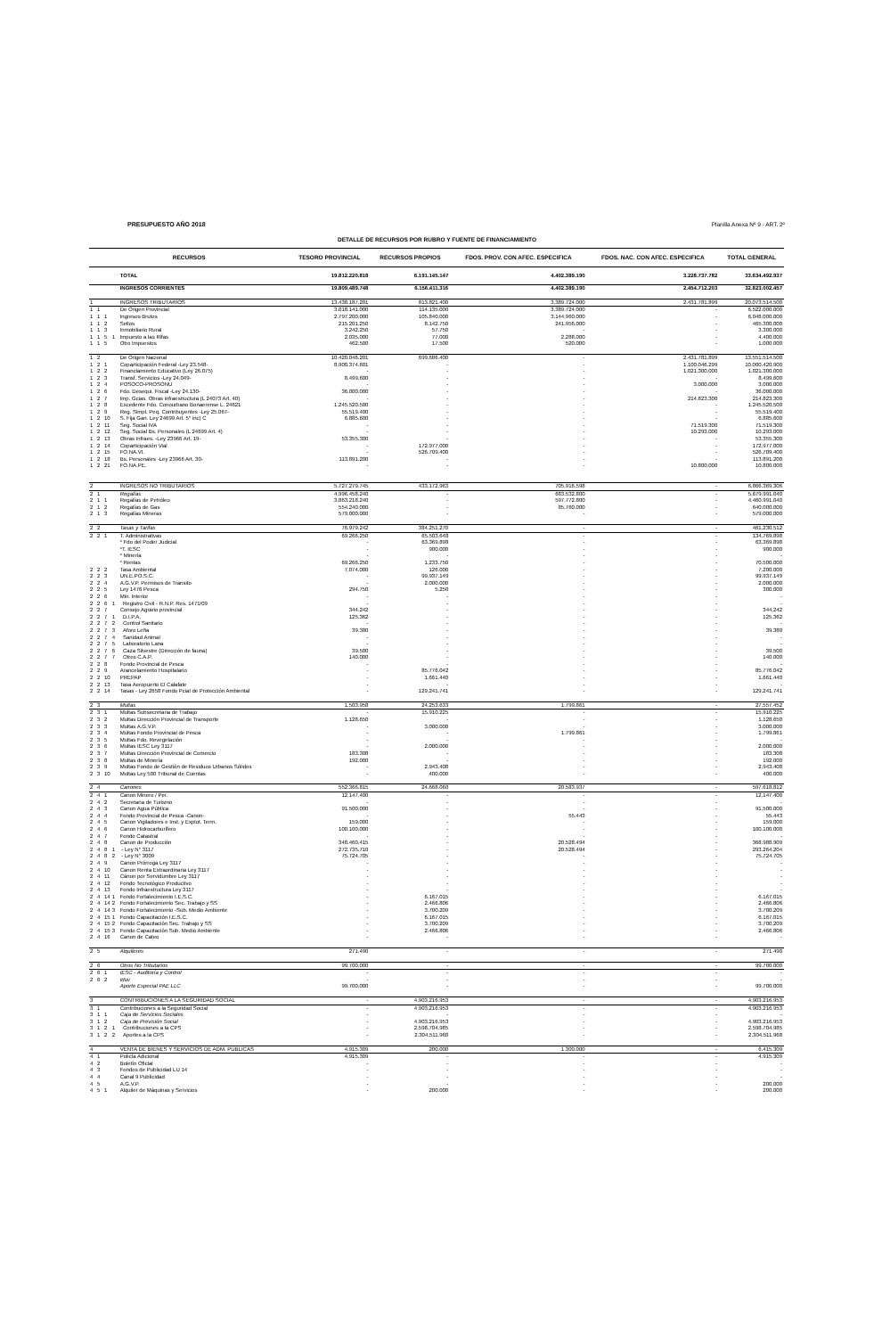PRESUPUESTO AÑO 2018 Planilla Anexa Nº 9 - ART. 2º
DETALLE DE RECURSOS POR RUBRO Y FUENTE DE FINANCIAMIENTO
| RECURSOS | | | | | TESORO PROVINCIAL | RECURSOS PROPIOS | FDOS. PROV. CON AFEC. ESPECIFICA | FDOS. NAC. CON AFEC. ESPECIFICA | TOTAL GENERAL |
| --- | --- | --- | --- | --- | --- | --- | --- | --- | --- |
| | | | | TOTAL | 19.812.220.818 | 6.191.145.147 | 4.402.389.190 | 3.228.737.782 | 33.634.492.937 |
| | | | | INGRESOS CORRIENTES | 19.809.489.748 | 6.156.411.316 | 4.402.389.190 | 2.454.712.203 | 32.823.002.457 |
| 1 | | | | INGRESOS TRIBUTARIOS | 13.438.187.201 | 813.821.400 | 3.389.724.000 | 2.431.781.899 | 20.073.514.500 |
| 1 | 1 | | | De Origen Provincial | 3.018.141.000 | 114.135.000 | 3.389.724.000 | - | 6.522.000.000 |
| 1 | 1 | 1 | | Ingresos Brutos | 2.797.200.000 | 105.840.000 | 3.144.960.000 | - | 6.048.000.000 |
| 1 | 1 | 2 | | Sellos | 215.201.250 | 8.142.750 | 241.956.000 | - | 465.300.000 |
| 1 | 1 | 3 | | Inmobiliario Rural | 3.242.250 | 57.750 | - | - | 3.300.000 |
| 1 | 1 | 5 | 1 | Impuesto a las Rifas | 2.035.000 | 77.000 | 2.288.000 | - | 4.400.000 |
| 1 | 1 | 5 | | Otro Impuestos | 462.500 | 17.500 | 520.000 | - | 1.000.000 |
| 1 | 2 | | | De Origen Nacional | 10.420.046.201 | 699.686.400 | - | 2.431.781.899 | 13.551.514.500 |
| 1 | 2 | 1 | | Coparticipación Federal -Ley 23.548- | 8.900.374.601 | - | - | 1.100.046.299 | 10.000.420.900 |
| 1 | 2 | 2 | | Financiamiento Educativo (Ley 26.075) | - | - | - | 1.021.300.000 | 1.021.300.000 |
| 1 | 2 | 3 | | Transf. Servicios -Ley 24.049- | 8.499.600 | - | - | - | 8.499.600 |
| 1 | 2 | 4 | | POSOCO-PROSONU | - | - | - | 3.000.000 | 3.000.000 |
| 1 | 2 | 6 | | Fdo. Desequi. Fiscal -Ley 24.130- | 36.000.000 | - | - | - | 36.000.000 |
| 1 | 2 | 7 | | Imp. Gcias. Obras infraestructura (L 24073 Art. 40) | - | - | - | 214.823.300 | 214.823.300 |
| 1 | 2 | 8 | | Excedente Fdo. Conourbano Bonaerense L. 24621 | 1.245.520.500 | - | - | - | 1.245.520.500 |
| 1 | 2 | 9 | | Reg. Simpl. Peq. Contribuyentes -Ley 25.067- | 55.519.400 | - | - | - | 55.519.400 |
| 1 | 2 | 10 | | S. Fija Gan. Ley 24699 Art. 5° inc) C | 6.885.600 | - | - | - | 6.885.600 |
| 1 | 2 | 11 | | Seg. Social IVA | - | - | - | 71.519.300 | 71.519.300 |
| 1 | 2 | 12 | | Seg. Social Bs. Personales (L 24699 Art. 4) | - | - | - | 10.293.000 | 10.293.000 |
| 1 | 2 | 13 | | Obras Infraes. -Ley 23966 Art. 19- | 53.355.300 | - | - | - | 53.355.300 |
| 1 | 2 | 14 | | Coparticipación Vial | - | 172.977.000 | - | - | 172.977.000 |
| 1 | 2 | 15 | | FO.NA.VI. | - | 526.709.400 | - | - | 526.709.400 |
| 1 | 2 | 18 | | Bs. Personales -Ley 23966 Art. 30- | 113.891.200 | - | - | - | 113.891.200 |
| 1 | 2 | 21 | | FO.NA.PE. | - | - | - | 10.800.000 | 10.800.000 |
| 2 | | | | INGRESOS NO TRIBUTARIOS | 5.727.279.745 | 433.172.963 | 705.916.598 | - | 6.866.369.306 |
| 2 | 1 | | | Regalías | 4.996.458.240 | - | 683.532.800 | - | 5.679.991.040 |
| 2 | 1 | 1 | | Regalías de Petróleo | 3.863.218.240 | - | 597.772.800 | - | 4.460.991.040 |
| 2 | 1 | 2 | | Regalías de Gas | 554.240.000 | - | 85.760.000 | - | 640.000.000 |
| 2 | 1 | 3 | | Regalías Mineras | 579.000.000 | - | - | - | 579.000.000 |
| 2 | 2 | | | Tasas y Tarifas | 76.979.242 | 384.251.270 | - | - | 461.230.512 |
| 2 | 2 | 1 | | T. Administrativas | 69.266.250 | 65.503.648 | - | - | 134.769.898 |
| | | | | * Fdo del Poder Judicial | - | 63.369.898 | - | - | 63.369.898 |
| | | | | *T. IESC | - | 900.000 | - | - | 900.000 |
| | | | | * Minería | - | - | - | - | - |
| | | | | * Rentas | 69.266.250 | 1.233.750 | - | - | 70.500.000 |
| 2 | 2 | 2 | | Tasa Ambiental | 7.074.000 | 126.000 | - | - | 7.200.000 |
| 2 | 2 | 3 | | UN.E.PO.S.C. | - | 99.937.149 | - | - | 99.937.149 |
| 2 | 2 | 4 | | A.G.V.P. Permisos de Transito | - | 2.000.000 | - | - | 2.000.000 |
| 2 | 2 | 5 | | Ley 1476 Pesca | 294.750 | 5.250 | - | - | 300.000 |
| 2 | 2 | 6 | | Min. Interior | - | - | - | - | - |
| 2 | 2 | 6 | 1 | Registro Civil - R.N.P. Res. 1471/09 | - | - | - | - | - |
| 2 | 2 | 7 | | Consejo Agrario provincial | 344.242 | - | - | - | 344.242 |
| 2 | 2 | 7 | 1 | D.I.P.A. | 125.362 | - | - | - | 125.362 |
| 2 | 2 | 7 | 2 | Control Sanitario | - | - | - | - | - |
| 2 | 2 | 7 | 3 | Aforo Leña | 39.380 | - | - | - | 39.380 |
| 2 | 2 | 7 | 4 | Sanidad Animal | - | - | - | - | - |
| 2 | 2 | 7 | 5 | Laboratorio Lana | - | - | - | - | - |
| 2 | 2 | 7 | 6 | Caza Silvestre (Dirección de fauna) | 39.500 | - | - | - | 39.500 |
| 2 | 2 | 7 | 7 | Otros C.A.P. | 140.000 | - | - | - | 140.000 |
| 2 | 2 | 8 | | Fondo Provincial de Pesca | - | - | - | - | - |
| 2 | 2 | 9 | | Arancelamiento Hospitalario | - | 85.776.042 | - | - | 85.776.042 |
| 2 | 2 | 10 | | PREPAP | - | 1.661.440 | - | - | 1.661.440 |
| 2 | 2 | 13 | | Tasa Aeropuerto El Calafate | - | - | - | - | - |
| 2 | 2 | 14 | | Tasas - Ley 2658 Fondo Pcial de Protección Ambiental | - | 129.241.741 | - | - | 129.241.741 |
| 2 | 3 | | | Multas | 1.503.958 | 24.253.633 | 1.799.861 | - | 27.557.452 |
| 2 | 3 | 1 | | Multas Subsecretaria de Trabajo | - | 15.910.225 | - | - | 15.910.225 |
| 2 | 3 | 2 | | Multas Dirección Provincial de Transporte | 1.128.650 | - | - | - | 1.128.650 |
| 2 | 3 | 3 | | Multas A.G.V.P. | - | 3.000.000 | - | - | 3.000.000 |
| 2 | 3 | 4 | | Multas Fondo Provincial de Pesca | - | - | 1.799.861 | - | 1.799.861 |
| 2 | 3 | 5 | | Multas Fdo. Revegetación | - | - | - | - | - |
| 2 | 3 | 6 | | Multas IESC Ley 3117 | - | 2.000.000 | - | - | 2.000.000 |
| 2 | 3 | 7 | | Multas Dirección Provincial de Comercio | 183.308 | - | - | - | 183.308 |
| 2 | 3 | 8 | | Multas de Minería | 192.000 | - | - | - | 192.000 |
| 2 | 3 | 9 | | Multas Fondo de Gestión de Residuos Urbanos Sólidos | - | 2.943.408 | - | - | 2.943.408 |
| 2 | 3 | 10 | | Multas Ley 500 Tribunal de Cuentas | - | 400.000 | - | - | 400.000 |
| 2 | 4 | | | Canones | 552.366.815 | 24.668.060 | 20.583.937 | - | 597.618.812 |
| 2 | 4 | 1 | | Canon Minero / Per. | 12.147.400 | - | - | - | 12.147.400 |
| 2 | 4 | 2 | | Secretaria de Turismo | - | - | - | - | - |
| 2 | 4 | 3 | | Canon Agua Pública | 91.500.000 | - | - | - | 91.500.000 |
| 2 | 4 | 4 | | Fondo Provincial de Pesca -Canon- | - | - | 55.443 | - | 55.443 |
| 2 | 4 | 5 | | Canon Vigiladores e Inst. y Explot. Term. | 159.000 | - | - | - | 159.000 |
| 2 | 4 | 6 | | Canon Hidrocarburífero | 100.100.000 | - | - | - | 100.100.000 |
| 2 | 4 | 7 | | Fondo Catastral | - | - | - | - | - |
| 2 | 4 | 8 | | Canon de Producción | 348.460.415 | - | 20.528.494 | - | 368.988.909 |
| 2 | 4 | 8 | 1 | - Ley N° 3117 | 272.735.710 | - | 20.528.494 | - | 293.264.204 |
| 2 | 4 | 8 | 2 | - Ley N° 3009 | 75.724.705 | - | - | - | 75.724.705 |
| 2 | 4 | 9 | | Canon Prórroga Ley 3117 | - | - | - | - | - |
| 2 | 4 | 10 | | Canon Renta Extraordinaria Ley 3117 | - | - | - | - | - |
| 2 | 4 | 11 | | Cánon por Servidumbre Ley 3117 | - | - | - | - | - |
| 2 | 4 | 12 | | Fondo Tecnológico Productivo | - | - | - | - | - |
| 2 | 4 | 13 | | Fondo Infraestructura Ley 3117 | - | - | - | - | - |
| 2 | 4 | 14 | 1 | Fondo Fortalecimiento I.E.S.C. | - | 6.167.015 | - | - | 6.167.015 |
| 2 | 4 | 14 | 2 | Fondo Fortalecimiento Sec. Trabajo y SS | - | 2.466.806 | - | - | 2.466.806 |
| 2 | 4 | 14 | 3 | Fondo Fortalecimiento -Sub. Medio Ambiente | - | 3.700.209 | - | - | 3.700.209 |
| 2 | 4 | 15 | 1 | Fondo Capacitación I.E.S.C. | - | 6.167.015 | - | - | 6.167.015 |
| 2 | 4 | 15 | 2 | Fondo Capacitación Sec. Trabajo y SS | - | 3.700.209 | - | - | 3.700.209 |
| 2 | 4 | 15 | 3 | Fondo Capacitación Sub. Medio Ambiente | - | 2.466.806 | - | - | 2.466.806 |
| 2 | 4 | 16 | | Canon de Cateo | - | - | - | - | - |
| 2 | 5 | | | Alquileres | 271.490 | - | - | - | 271.490 |
| 2 | 6 | | | Otros No Tributarios | 99.700.000 | - | - | - | 99.700.000 |
| 2 | 6 | 1 | | IESC - Auditoría y Control | - | - | - | - | - |
| 2 | 6 | 2 | | Iduv | - | - | - | - | - |
| | | | | Aporte Especial PAE LLC | 99.700.000 | - | - | - | 99.700.000 |
| 3 | | | | CONTRIBUCIONES A LA SEGURIDAD SOCIAL | - | 4.903.216.953 | - | - | 4.903.216.953 |
| 3 | 1 | | | Contribuciones a la Seguridad Social | - | 4.903.216.953 | - | - | 4.903.216.953 |
| 3 | 1 | 1 | | Caja de Servicios Sociales | - | - | - | - | - |
| 3 | 1 | 2 | | Caja de Previsión Social | - | 4.903.216.953 | - | - | 4.903.216.953 |
| 3 | 1 | 2 | 1 | Contribuciones a la CPS | - | 2.598.704.985 | - | - | 2.598.704.985 |
| 3 | 1 | 2 | 2 | Aportes a la CPS | - | 2.304.511.968 | - | - | 2.304.511.968 |
| 4 | | | | VENTA DE BIENES Y SERVICIOS DE ADM. PUBLICAS | 4.915.309 | 200.000 | 1.300.000 | - | 6.415.309 |
| 4 | 1 | | | Policía Adicional | 4.915.309 | - | - | - | 4.915.309 |
| 4 | 2 | | | Boletín Oficial | - | - | - | - | - |
| 4 | 3 | | | Fondos de Publicidad LU 14 | - | - | - | - | - |
| 4 | 4 | | | Canal 9 Publicidad | - | - | - | - | - |
| 4 | 5 | | | A.G.V.P. | - | - | - | - | 200.000 |
| 4 | 5 | 1 | | Alquiler de Máquinas y Servicios | - | 200.000 | - | - | 200.000 |